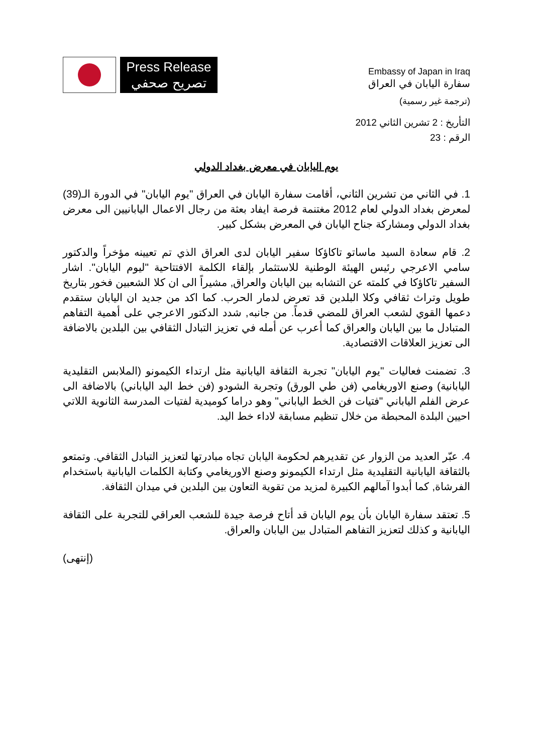Press Release
تصريح صحفي
Embassy of Japan in Iraq
سفارة اليابان في العراق
(ترجمة غير رسمية)
التأريخ : 2 تشرين الثاني 2012
الرقم : 23
يوم اليابان في معرض بغداد الدولي
1. في الثاني من تشرين الثاني، أقامت سفارة اليابان في العراق "يوم اليابان" في الدورة الـ(39) لمعرض بغداد الدولي لعام 2012 مغتنمة فرصة ايفاد بعثة من رجال الاعمال اليابانيين الى معرض بغداد الدولي ومشاركة جناح اليابان في المعرض بشكل كبير.
2. قام سعادة السيد ماساتو تاكاؤكا سفير اليابان لدى العراق الذي تم تعيينه مؤخراً والدكتور سامي الاعرجي رئيس الهيئة الوطنية للاستثمار بإلقاء الكلمة الافتتاحية "ليوم اليابان". اشار السفير تاكاؤكا في كلمته عن التشابه بين اليابان والعراق, مشيراً الى ان كلا الشعبين فخور بتاريخ طويل وتراث ثقافي وكلا البلدين قد تعرض لدمار الحرب. كما اكد من جديد ان اليابان ستقدم دعمها القوي لشعب العراق للمضي قدماً. من جانبه, شدد الدكتور الاعرجي على أهمية التفاهم المتبادل ما بين اليابان والعراق كما أعرب عن أمله في تعزيز التبادل الثقافي بين البلدين بالاضافة الى تعزيز العلاقات الاقتصادية.
3. تضمنت فعاليات "يوم اليابان" تجربة الثقافة اليابانية مثل ارتداء الكيمونو (الملابس التقليدية اليابانية) وصنع الاوريغامي (فن طي الورق) وتجربة الشودو (فن خط اليد الياباني) بالاضافة الى عرض الفلم الياباني "فتيات فن الخط الياباني" وهو دراما كوميدية لفتيات المدرسة الثانوية اللاتي احيين البلدة المحبطة من خلال تنظيم مسابقة لاداء خط اليد.
4. عبّر العديد من الزوار عن تقديرهم لحكومة اليابان تجاه مبادرتها لتعزيز التبادل الثقافي. وتمتعو بالثقافة اليابانية التقليدية مثل ارتداء الكيمونو وصنع الاوريغامي وكتابة الكلمات اليابانية باستخدام الفرشاة, كما أبدوا آمالهم الكبيرة لمزيد من تقوية التعاون بين البلدين في ميدان الثقافة.
5. تعتقد سفارة اليابان بأن يوم اليابان قد أتاح فرصة جيدة للشعب العراقي للتجربة على الثقافة اليابانية و كذلك لتعزيز التفاهم المتبادل بين اليابان والعراق.
(إنتهى)